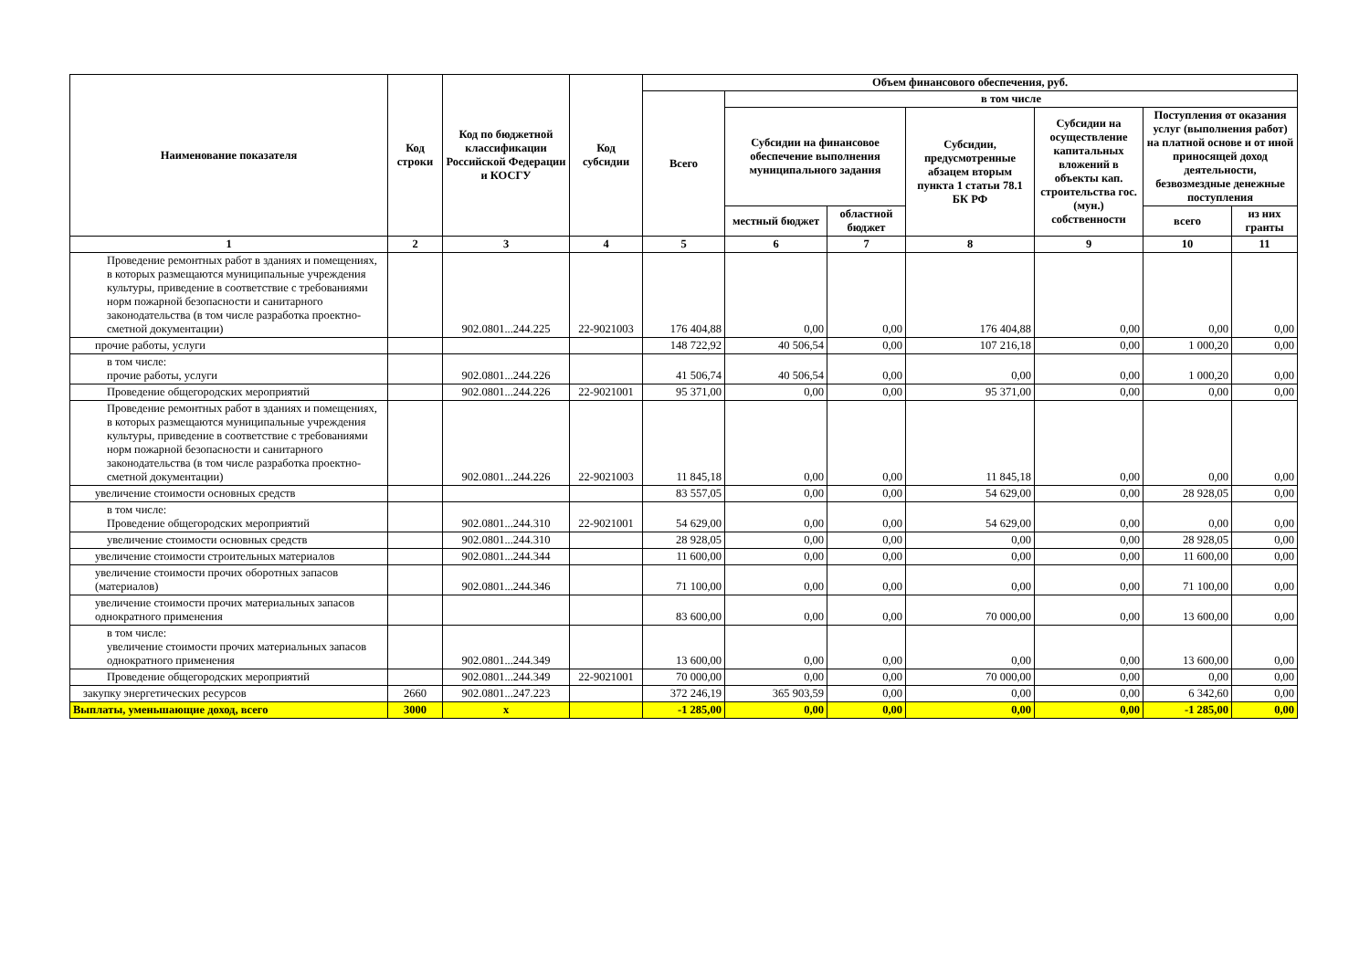| Наименование показателя | Код строки | Код по бюджетной классификации Российской Федерации и КОСГУ | Код субсидии | Объем финансового обеспечения, руб. | | | | | | |
| --- | --- | --- | --- | --- | --- | --- | --- | --- | --- | --- |
| | | | | Всего | в том числе | | | | | |
| | | | | | Субсидии на финансовое обеспечение выполнения муниципального задания | | Субсидии, предусмотренные абзацем вторым пункта 1 статьи 78.1 БК РФ | Субсидии на осуществление капитальных вложений в объекты кап. строительства гос. (мун.) собственности | Поступления от оказания услуг (выполнения работ) на платной основе и от иной приносящей доход деятельности, безвозмездные денежные поступления | |
| | | | | | местный бюджет | областной бюджет | | | всего | из них гранты |
| 1 | 2 | 3 | 4 | 5 | 6 | 7 | 8 | 9 | 10 | 11 |
| Проведение ремонтных работ в зданиях и помещениях, в которых размещаются муниципальные учреждения культуры, приведение в соответствие с требованиями норм пожарной безопасности и санитарного законодательства (в том числе разработка проектно-сметной документации) | | 902.0801...244.225 | 22-9021003 | 176 404,88 | 0,00 | 0,00 | 176 404,88 | 0,00 | 0,00 | 0,00 |
| прочие работы, услуги | | | | 148 722,92 | 40 506,54 | 0,00 | 107 216,18 | 0,00 | 1 000,20 | 0,00 |
| в том числе: прочие работы, услуги | | 902.0801...244.226 | | 41 506,74 | 40 506,54 | 0,00 | 0,00 | 0,00 | 1 000,20 | 0,00 |
| Проведение общегородских мероприятий | | 902.0801...244.226 | 22-9021001 | 95 371,00 | 0,00 | 0,00 | 95 371,00 | 0,00 | 0,00 | 0,00 |
| Проведение ремонтных работ в зданиях и помещениях, в которых размещаются муниципальные учреждения культуры, приведение в соответствие с требованиями норм пожарной безопасности и санитарного законодательства (в том числе разработка проектно-сметной документации) | | 902.0801...244.226 | 22-9021003 | 11 845,18 | 0,00 | 0,00 | 11 845,18 | 0,00 | 0,00 | 0,00 |
| увеличение стоимости основных средств | | | | 83 557,05 | 0,00 | 0,00 | 54 629,00 | 0,00 | 28 928,05 | 0,00 |
| в том числе: Проведение общегородских мероприятий | | 902.0801...244.310 | 22-9021001 | 54 629,00 | 0,00 | 0,00 | 54 629,00 | 0,00 | 0,00 | 0,00 |
| увеличение стоимости основных средств | | 902.0801...244.310 | | 28 928,05 | 0,00 | 0,00 | 0,00 | 0,00 | 28 928,05 | 0,00 |
| увеличение стоимости строительных материалов | | 902.0801...244.344 | | 11 600,00 | 0,00 | 0,00 | 0,00 | 0,00 | 11 600,00 | 0,00 |
| увеличение стоимости прочих оборотных запасов (материалов) | | 902.0801...244.346 | | 71 100,00 | 0,00 | 0,00 | 0,00 | 0,00 | 71 100,00 | 0,00 |
| увеличение стоимости прочих материальных запасов однократного применения | | | | 83 600,00 | 0,00 | 0,00 | 70 000,00 | 0,00 | 13 600,00 | 0,00 |
| в том числе: увеличение стоимости прочих материальных запасов однократного применения | | 902.0801...244.349 | | 13 600,00 | 0,00 | 0,00 | 0,00 | 0,00 | 13 600,00 | 0,00 |
| Проведение общегородских мероприятий | | 902.0801...244.349 | 22-9021001 | 70 000,00 | 0,00 | 0,00 | 70 000,00 | 0,00 | 0,00 | 0,00 |
| закупку энергетических ресурсов | 2660 | 902.0801...247.223 | | 372 246,19 | 365 903,59 | 0,00 | 0,00 | 0,00 | 6 342,60 | 0,00 |
| Выплаты, уменьшающие доход, всего | 3000 | x | | -1 285,00 | 0,00 | 0,00 | 0,00 | 0,00 | -1 285,00 | 0,00 |